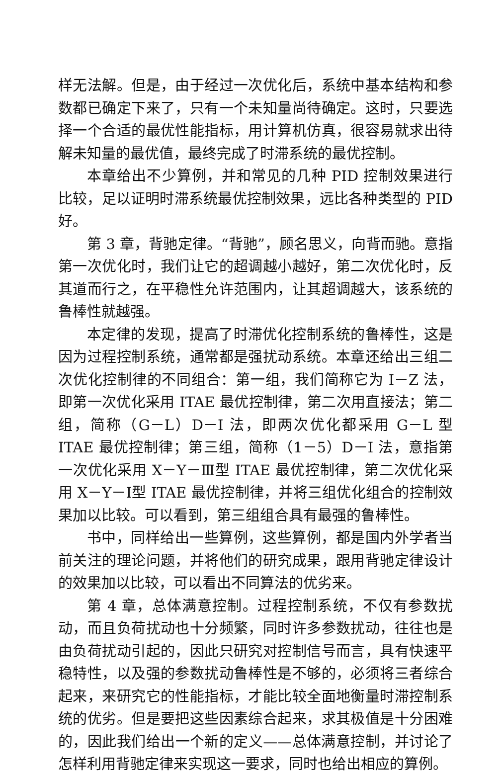样无法解。但是，由于经过一次优化后，系统中基本结构和参数都已确定下来了，只有一个未知量尚待确定。这时，只要选择一个合适的最优性能指标，用计算机仿真，很容易就求出待解未知量的最优值，最终完成了时滞系统的最优控制。
本章给出不少算例，并和常见的几种 PID 控制效果进行比较，足以证明时滞系统最优控制效果，远比各种类型的 PID 好。
第 3 章，背驰定律。“背驰”，顾名思义，向背而驰。意指第一次优化时，我们让它的超调越小越好，第二次优化时，反其道而行之，在平稳性允许范围内，让其超调越大，该系统的鲁棒性就越强。
本定律的发现，提高了时滞优化控制系统的鲁棒性，这是因为过程控制系统，通常都是强扰动系统。本章还给出三组二次优化控制律的不同组合：第一组，我们简称它为 I－Z 法，即第一次优化采用 ITAE 最优控制律，第二次用直接法；第二组，简称（G－L）D－I 法，即两次优化都采用 G－L 型 ITAE 最优控制律；第三组，简称（1－5）D－I 法，意指第一次优化采用 X－Y－Ⅲ型 ITAE 最优控制律，第二次优化采用 X－Y－Ⅰ型 ITAE 最优控制律，并将三组优化组合的控制效果加以比较。可以看到，第三组组合具有最强的鲁棒性。
书中，同样给出一些算例，这些算例，都是国内外学者当前关注的理论问题，并将他们的研究成果，跟用背驰定律设计的效果加以比较，可以看出不同算法的优劣来。
第 4 章，总体满意控制。过程控制系统，不仅有参数扰动，而且负荷扰动也十分频繁，同时许多参数扰动，往往也是由负荷扰动引起的，因此只研究对控制信号而言，具有快速平稳特性，以及强的参数扰动鲁棒性是不够的，必须将三者综合起来，来研究它的性能指标，才能比较全面地衡量时滞控制系统的优劣。但是要把这些因素综合起来，求其极值是十分困难的，因此我们给出一个新的定义——总体满意控制，并讨论了怎样利用背驰定律来实现这一要求，同时也给出相应的算例。